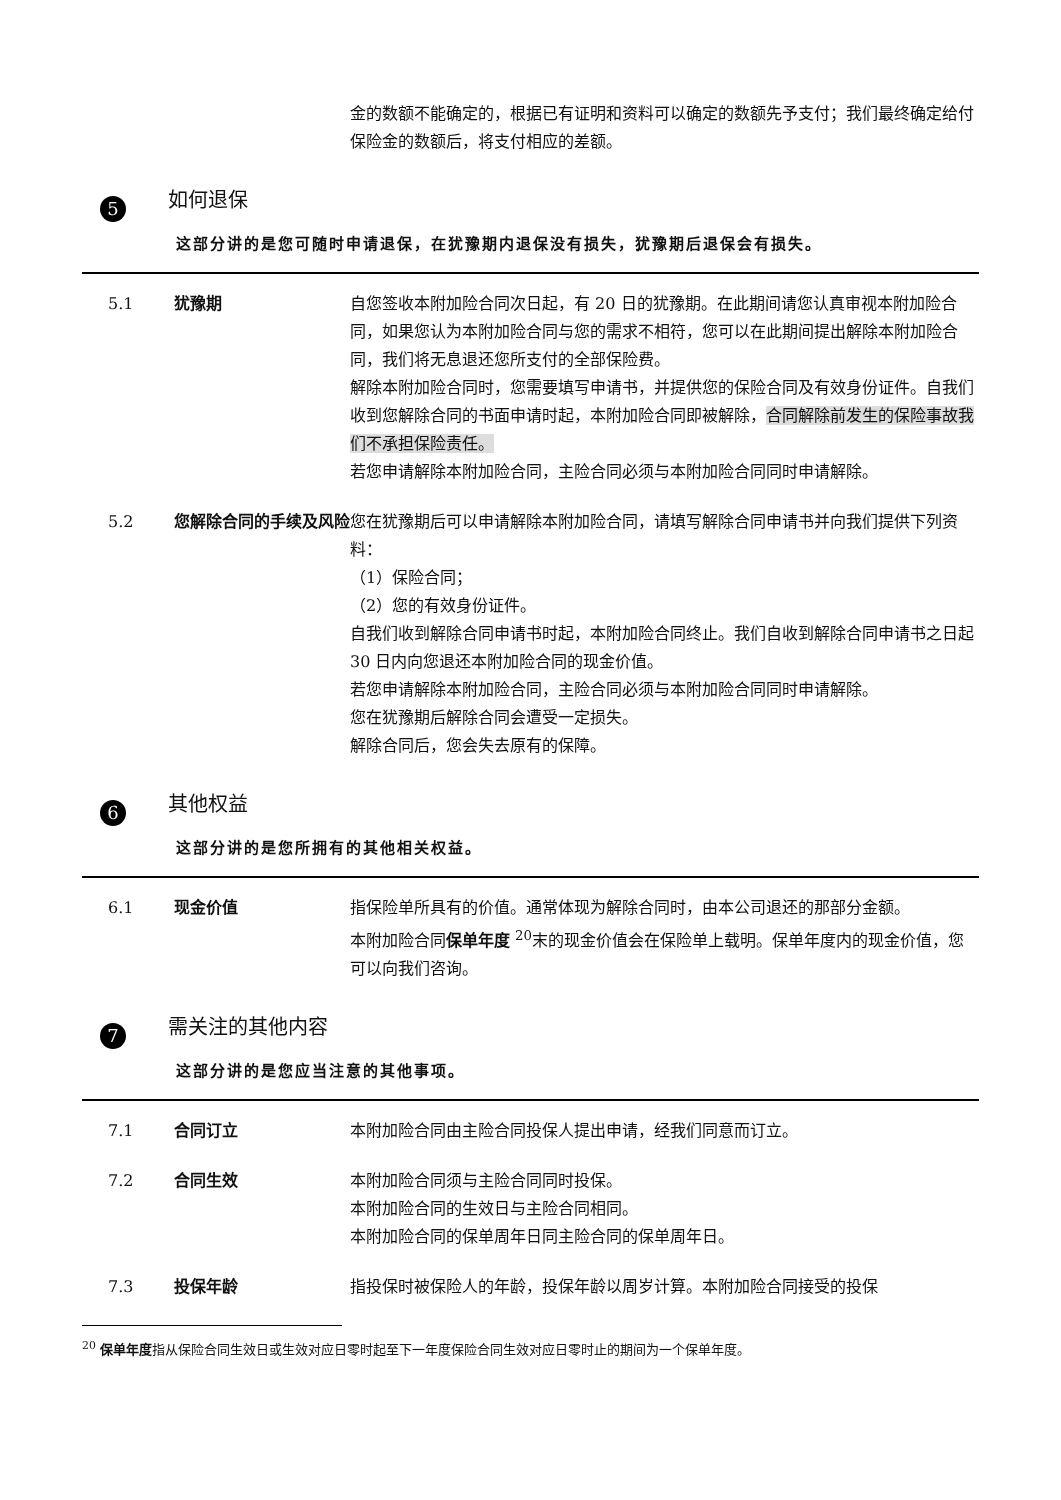金的数额不能确定的，根据已有证明和资料可以确定的数额先予支付；我们最终确定给付保险金的数额后，将支付相应的差额。
5
如何退保
这部分讲的是您可随时申请退保，在犹豫期内退保没有损失，犹豫期后退保会有损失。
5.1 犹豫期 自您签收本附加险合同次日起，有 20 日的犹豫期。在此期间请您认真审视本附加险合同，如果您认为本附加险合同与您的需求不相符，您可以在此期间提出解除本附加险合同，我们将无息退还您所支付的全部保险费。
解除本附加险合同时，您需要填写申请书，并提供您的保险合同及有效身份证件。自我们收到您解除合同的书面申请时起，本附加险合同即被解除，合同解除前发生的保险事故我们不承担保险责任。
若您申请解除本附加险合同，主险合同必须与本附加险合同同时申请解除。
5.2 您解除合同的手续及风险 您在犹豫期后可以申请解除本附加险合同，请填写解除合同申请书并向我们提供下列资料：
（1）保险合同；
（2）您的有效身份证件。
自我们收到解除合同申请书时起，本附加险合同终止。我们自收到解除合同申请书之日起 30 日内向您退还本附加险合同的现金价值。
若您申请解除本附加险合同，主险合同必须与本附加险合同同时申请解除。
您在犹豫期后解除合同会遭受一定损失。
解除合同后，您会失去原有的保障。
6
其他权益
这部分讲的是您所拥有的其他相关权益。
6.1 现金价值 指保险单所具有的价值。通常体现为解除合同时，由本公司退还的那部分金额。
本附加险合同保单年度 <sup>20</sup>末的现金价值会在保险单上载明。保单年度内的现金价值，您可以向我们咨询。
7
需关注的其他内容
这部分讲的是您应当注意的其他事项。
7.1 合同订立 本附加险合同由主险合同投保人提出申请，经我们同意而订立。
7.2 合同生效 本附加险合同须与主险合同同时投保。
本附加险合同的生效日与主险合同相同。
本附加险合同的保单周年日同主险合同的保单周年日。
7.3 投保年龄 指投保时被保险人的年龄，投保年龄以周岁计算。本附加险合同接受的投保
<sup>20</sup> 保单年度指从保险合同生效日或生效对应日零时起至下一年度保险合同生效对应日零时止的期间为一个保单年度。